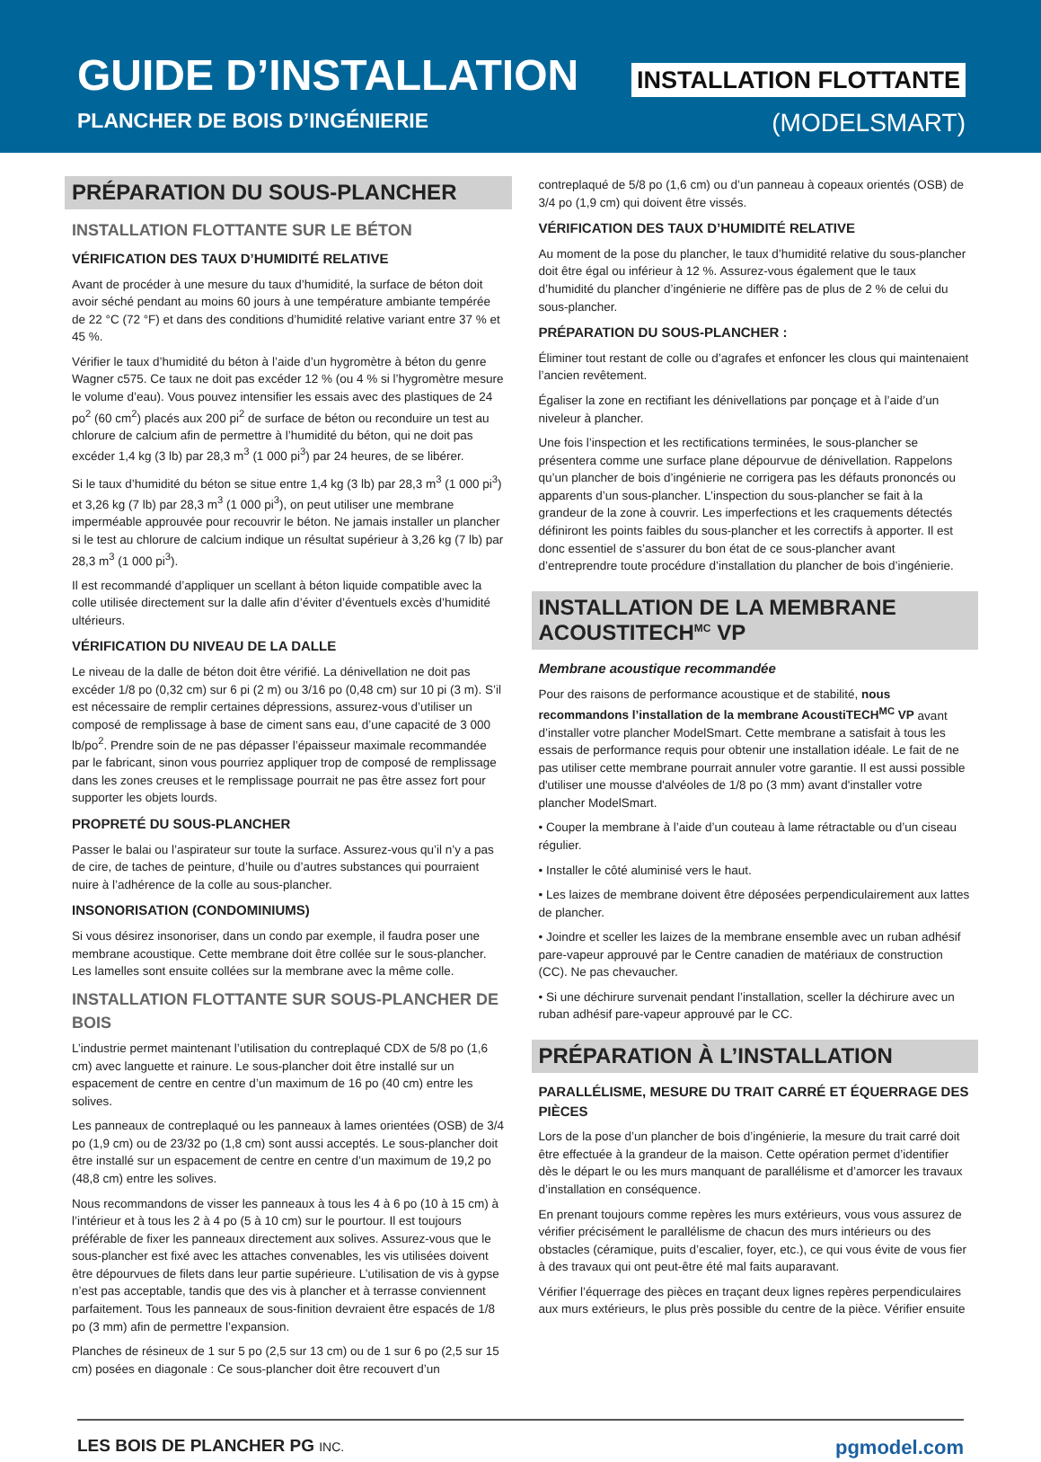GUIDE D’INSTALLATION
PLANCHER DE BOIS D’INGÉNIERIE
INSTALLATION FLOTTANTE
(MODELSMART)
PRÉPARATION DU SOUS-PLANCHER
INSTALLATION FLOTTANTE SUR LE BÉTON
VÉRIFICATION DES TAUX D’HUMIDITÉ RELATIVE
Avant de procéder à une mesure du taux d’humidité, la surface de béton doit avoir séché pendant au moins 60 jours à une température ambiante tempérée de 22 °C (72 °F) et dans des conditions d’humidité relative variant entre 37 % et 45 %.
Vérifier le taux d’humidité du béton à l’aide d’un hygromètre à béton du genre Wagner c575. Ce taux ne doit pas excéder 12 % (ou 4 % si l’hygromètre mesure le volume d’eau). Vous pouvez intensifier les essais avec des plastiques de 24 po<sup>2</sup> (60 cm<sup>2</sup>) placés aux 200 pi<sup>2</sup> de surface de béton ou reconduire un test au chlorure de calcium afin de permettre à l’humidité du béton, qui ne doit pas excéder 1,4 kg (3 lb) par 28,3 m<sup>3</sup> (1 000 pi<sup>3</sup>) par 24 heures, de se libérer.
Si le taux d’humidité du béton se situe entre 1,4 kg (3 lb) par 28,3 m<sup>3</sup> (1 000 pi<sup>3</sup>) et 3,26 kg (7 lb) par 28,3 m<sup>3</sup> (1 000 pi<sup>3</sup>), on peut utiliser une membrane imperméable approuvée pour recouvrir le béton. Ne jamais installer un plancher si le test au chlorure de calcium indique un résultat supérieur à 3,26 kg (7 lb) par 28,3 m<sup>3</sup> (1 000 pi<sup>3</sup>).
Il est recommandé d’appliquer un scellant à béton liquide compatible avec la colle utilisée directement sur la dalle afin d’éviter d’éventuels excès d’humidité ultérieurs.
VÉRIFICATION DU NIVEAU DE LA DALLE
Le niveau de la dalle de béton doit être vérifié. La dénivellation ne doit pas excéder 1/8 po (0,32 cm) sur 6 pi (2 m) ou 3/16 po (0,48 cm) sur 10 pi (3 m). S’il est nécessaire de remplir certaines dépressions, assurez-vous d’utiliser un composé de remplissage à base de ciment sans eau, d’une capacité de 3 000 lb/po<sup>2</sup>. Prendre soin de ne pas dépasser l’épaisseur maximale recommandée par le fabricant, sinon vous pourriez appliquer trop de composé de remplissage dans les zones creuses et le remplissage pourrait ne pas être assez fort pour supporter les objets lourds.
PROPRETÉ DU SOUS-PLANCHER
Passer le balai ou l’aspirateur sur toute la surface. Assurez-vous qu’il n’y a pas de cire, de taches de peinture, d’huile ou d’autres substances qui pourraient nuire à l’adhérence de la colle au sous-plancher.
INSONORISATION (CONDOMINIUMS)
Si vous désirez insonoriser, dans un condo par exemple, il faudra poser une membrane acoustique. Cette membrane doit être collée sur le sous-plancher. Les lamelles sont ensuite collées sur la membrane avec la même colle.
INSTALLATION FLOTTANTE SUR SOUS-PLANCHER DE BOIS
L’industrie permet maintenant l’utilisation du contreplaqué CDX de 5/8 po (1,6 cm) avec languette et rainure. Le sous-plancher doit être installé sur un espacement de centre en centre d’un maximum de 16 po (40 cm) entre les solives.
Les panneaux de contreplaqué ou les panneaux à lames orientées (OSB) de 3/4 po (1,9 cm) ou de 23/32 po (1,8 cm) sont aussi acceptés. Le sous-plancher doit être installé sur un espacement de centre en centre d’un maximum de 19,2 po (48,8 cm) entre les solives.
Nous recommandons de visser les panneaux à tous les 4 à 6 po (10 à 15 cm) à l’intérieur et à tous les 2 à 4 po (5 à 10 cm) sur le pourtour. Il est toujours préférable de fixer les panneaux directement aux solives. Assurez-vous que le sous-plancher est fixé avec les attaches convenables, les vis utilisées doivent être dépourvues de filets dans leur partie supérieure. L’utilisation de vis à gypse n’est pas acceptable, tandis que des vis à plancher et à terrasse conviennent parfaitement. Tous les panneaux de sous-finition devraient être espacés de 1/8 po (3 mm) afin de permettre l’expansion.
Planches de résineux de 1 sur 5 po (2,5 sur 13 cm) ou de 1 sur 6 po (2,5 sur 15 cm) posées en diagonale : Ce sous-plancher doit être recouvert d’un
contreplaqué de 5/8 po (1,6 cm) ou d’un panneau à copeaux orientés (OSB) de 3/4 po (1,9 cm) qui doivent être vissés.
VÉRIFICATION DES TAUX D’HUMIDITÉ RELATIVE
Au moment de la pose du plancher, le taux d’humidité relative du sous-plancher doit être égal ou inférieur à 12 %. Assurez-vous également que le taux d’humidité du plancher d’ingénierie ne diffère pas de plus de 2 % de celui du sous-plancher.
PRÉPARATION DU SOUS-PLANCHER :
Éliminer tout restant de colle ou d’agrafes et enfoncer les clous qui maintenaient l’ancien revêtement.
Égaliser la zone en rectifiant les dénivellations par ponçage et à l’aide d’un niveleur à plancher.
Une fois l’inspection et les rectifications terminées, le sous-plancher se présentera comme une surface plane dépourvue de dénivellation. Rappelons qu’un plancher de bois d’ingénierie ne corrigera pas les défauts prononcés ou apparents d’un sous-plancher. L’inspection du sous-plancher se fait à la grandeur de la zone à couvrir. Les imperfections et les craquements détectés définiront les points faibles du sous-plancher et les correctifs à apporter. Il est donc essentiel de s’assurer du bon état de ce sous-plancher avant d’entreprendre toute procédure d’installation du plancher de bois d’ingénierie.
INSTALLATION DE LA MEMBRANE ACOUSTITECH<sup>MC</sup> VP
Membrane acoustique recommandée
Pour des raisons de performance acoustique et de stabilité, nous recommandons l’installation de la membrane AcoustiTECH<sup>MC</sup> VP avant d’installer votre plancher ModelSmart. Cette membrane a satisfait à tous les essais de performance requis pour obtenir une installation idéale. Le fait de ne pas utiliser cette membrane pourrait annuler votre garantie. Il est aussi possible d'utiliser une mousse d'alvéoles de 1/8 po (3 mm) avant d'installer votre plancher ModelSmart.
• Couper la membrane à l’aide d’un couteau à lame rétractable ou d’un ciseau régulier.
• Installer le côté aluminisé vers le haut.
• Les laizes de membrane doivent être déposées perpendiculairement aux lattes de plancher.
• Joindre et sceller les laizes de la membrane ensemble avec un ruban adhésif pare-vapeur approuvé par le Centre canadien de matériaux de construction (CC). Ne pas chevaucher.
• Si une déchirure survenait pendant l’installation, sceller la déchirure avec un ruban adhésif pare-vapeur approuvé par le CC.
PRÉPARATION À L’INSTALLATION
PARALLÉLISME, MESURE DU TRAIT CARRÉ ET ÉQUERRAGE DES PIÈCES
Lors de la pose d’un plancher de bois d’ingénierie, la mesure du trait carré doit être effectuée à la grandeur de la maison. Cette opération permet d’identifier dès le départ le ou les murs manquant de parallélisme et d’amorcer les travaux d’installation en conséquence.
En prenant toujours comme repères les murs extérieurs, vous vous assurez de vérifier précisément le parallélisme de chacun des murs intérieurs ou des obstacles (céramique, puits d’escalier, foyer, etc.), ce qui vous évite de vous fier à des travaux qui ont peut-être été mal faits auparavant.
Vérifier l’équerrage des pièces en traçant deux lignes repères perpendiculaires aux murs extérieurs, le plus près possible du centre de la pièce. Vérifier ensuite
LES BOIS DE PLANCHER PG INC. pgmodel.com